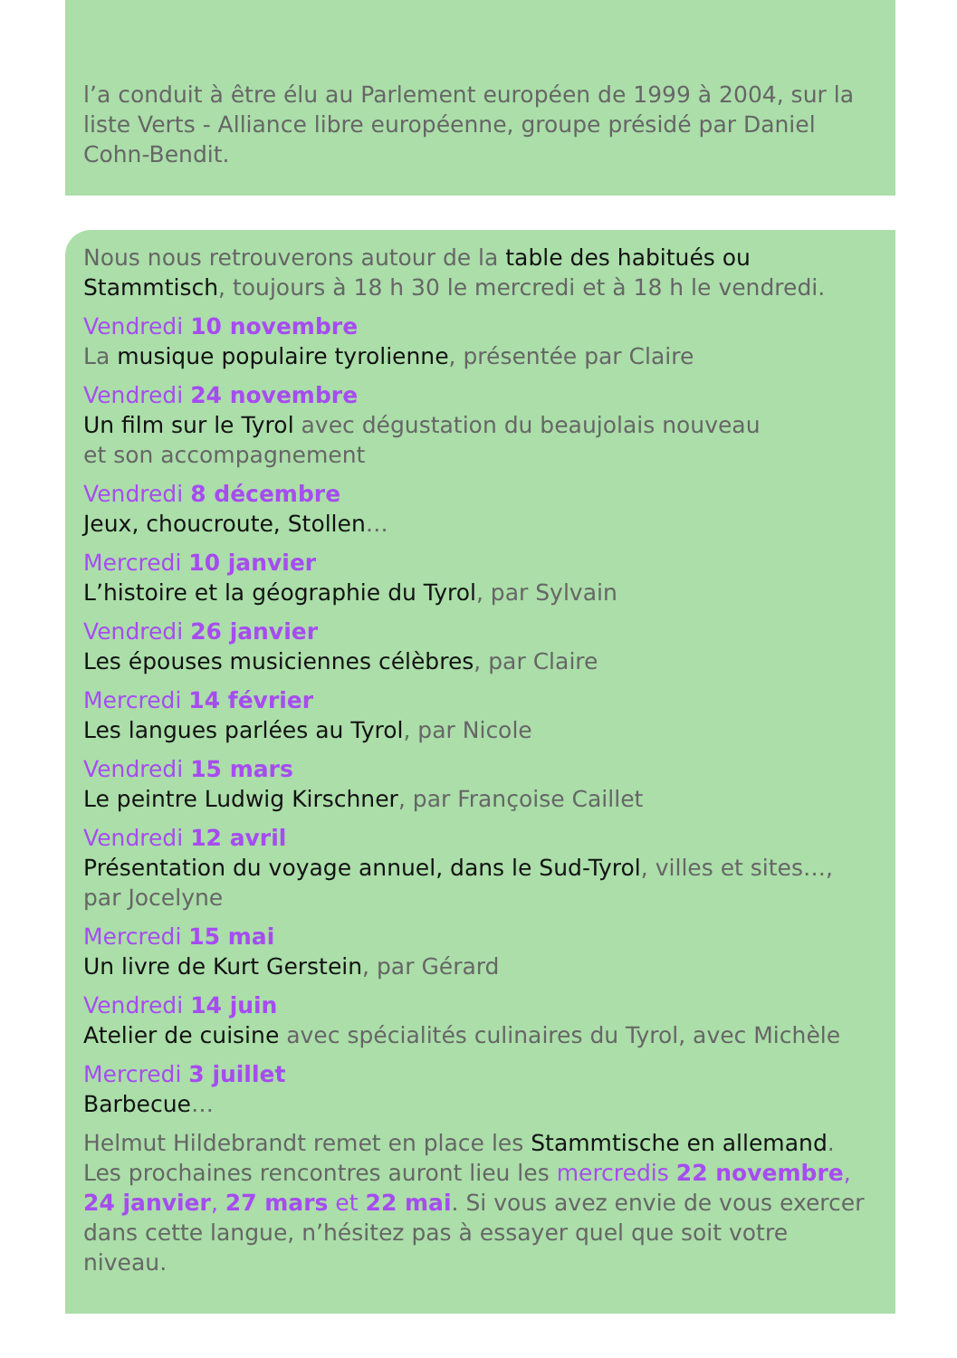l’a conduit à être élu au Parlement européen de 1999 à 2004, sur la liste Verts - Alliance libre européenne, groupe présidé par Daniel Cohn-Bendit.
Nous nous retrouverons autour de la table des habitués ou Stammtisch, toujours à 18 h 30 le mercredi et à 18 h le vendredi.
Vendredi 10 novembre
La musique populaire tyrolienne, présentée par Claire
Vendredi 24 novembre
Un film sur le Tyrol avec dégustation du beaujolais nouveau
et son accompagnement
Vendredi 8 décembre
Jeux, choucroute, Stollen…
Mercredi 10 janvier
L’histoire et la géographie du Tyrol, par Sylvain
Vendredi 26 janvier
Les épouses musiciennes célèbres, par Claire
Mercredi 14 février
Les langues parlées au Tyrol, par Nicole
Vendredi 15 mars
Le peintre Ludwig Kirschner, par Françoise Caillet
Vendredi 12 avril
Présentation du voyage annuel, dans le Sud-Tyrol, villes et sites…, par Jocelyne
Mercredi 15 mai
Un livre de Kurt Gerstein, par Gérard
Vendredi 14 juin
Atelier de cuisine avec spécialités culinaires du Tyrol, avec Michèle
Mercredi 3 juillet
Barbecue…
Helmut Hildebrandt remet en place les Stammtische en allemand. Les prochaines rencontres auront lieu les mercredis 22 novembre, 24 janvier, 27 mars et 22 mai. Si vous avez envie de vous exercer dans cette langue, n’hésitez pas à essayer quel que soit votre niveau.